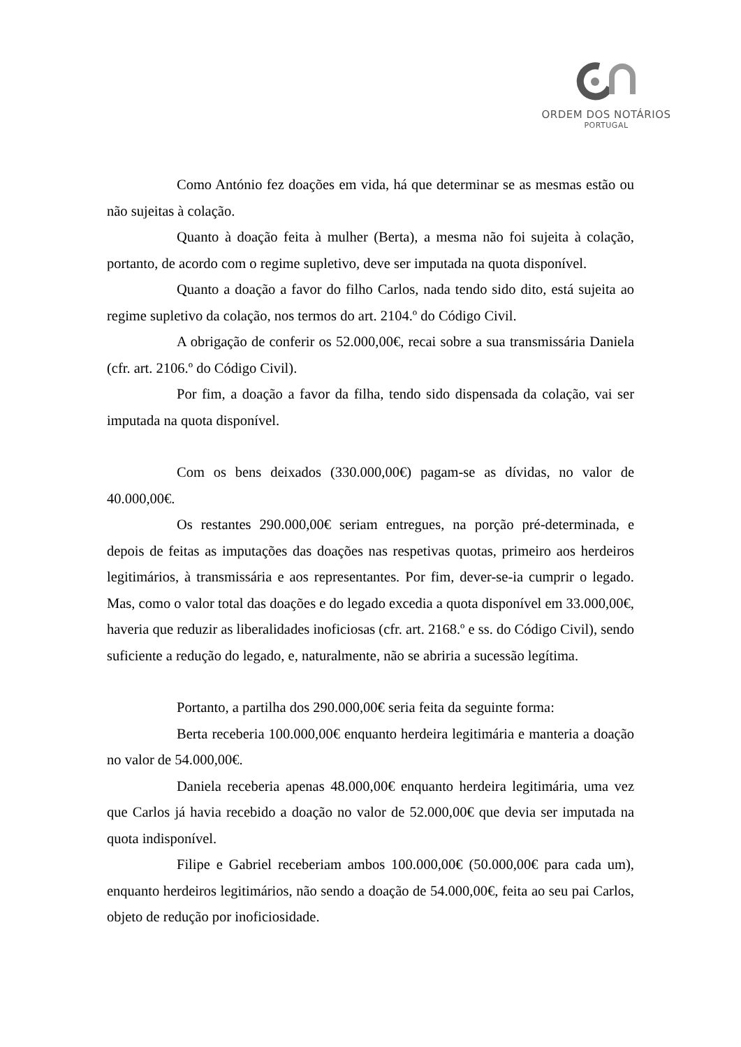ORDEM DOS NOTÁRIOS
PORTUGAL
Como António fez doações em vida, há que determinar se as mesmas estão ou não sujeitas à colação.
Quanto à doação feita à mulher (Berta), a mesma não foi sujeita à colação, portanto, de acordo com o regime supletivo, deve ser imputada na quota disponível.
Quanto a doação a favor do filho Carlos, nada tendo sido dito, está sujeita ao regime supletivo da colação, nos termos do art. 2104.º do Código Civil.
A obrigação de conferir os 52.000,00€, recai sobre a sua transmissária Daniela (cfr. art. 2106.º do Código Civil).
Por fim, a doação a favor da filha, tendo sido dispensada da colação, vai ser imputada na quota disponível.
Com os bens deixados (330.000,00€) pagam-se as dívidas, no valor de 40.000,00€.
Os restantes 290.000,00€ seriam entregues, na porção pré-determinada, e depois de feitas as imputações das doações nas respetivas quotas, primeiro aos herdeiros legitimários, à transmissária e aos representantes. Por fim, dever-se-ia cumprir o legado. Mas, como o valor total das doações e do legado excedia a quota disponível em 33.000,00€, haveria que reduzir as liberalidades inoficiosas (cfr. art. 2168.º e ss. do Código Civil), sendo suficiente a redução do legado, e, naturalmente, não se abriria a sucessão legítima.
Portanto, a partilha dos 290.000,00€ seria feita da seguinte forma:
Berta receberia 100.000,00€ enquanto herdeira legitimária e manteria a doação no valor de 54.000,00€.
Daniela receberia apenas 48.000,00€ enquanto herdeira legitimária, uma vez que Carlos já havia recebido a doação no valor de 52.000,00€ que devia ser imputada na quota indisponível.
Filipe e Gabriel receberiam ambos 100.000,00€ (50.000,00€ para cada um), enquanto herdeiros legitimários, não sendo a doação de 54.000,00€, feita ao seu pai Carlos, objeto de redução por inoficiosidade.